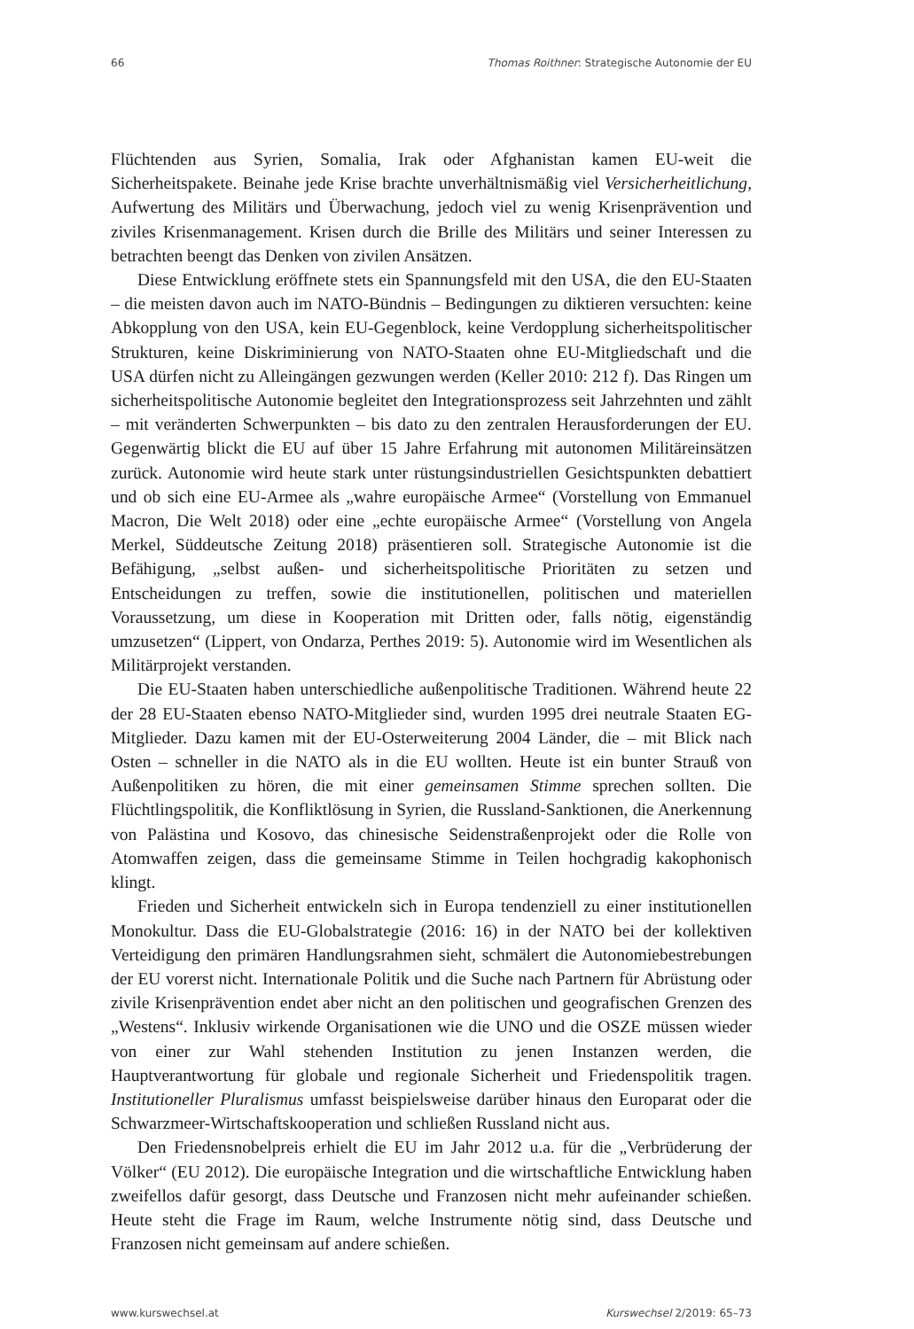66 Thomas Roithner: Strategische Autonomie der EU
Flüchtenden aus Syrien, Somalia, Irak oder Afghanistan kamen EU-weit die Sicherheitspakete. Beinahe jede Krise brachte unverhältnismäßig viel Versicherheitlichung, Aufwertung des Militärs und Überwachung, jedoch viel zu wenig Krisenprävention und ziviles Krisenmanagement. Krisen durch die Brille des Militärs und seiner Interessen zu betrachten beengt das Denken von zivilen Ansätzen.
Diese Entwicklung eröffnete stets ein Spannungsfeld mit den USA, die den EU-Staaten – die meisten davon auch im NATO-Bündnis – Bedingungen zu diktieren versuchten: keine Abkopplung von den USA, kein EU-Gegenblock, keine Verdopplung sicherheitspolitischer Strukturen, keine Diskriminierung von NATO-Staaten ohne EU-Mitgliedschaft und die USA dürfen nicht zu Alleingängen gezwungen werden (Keller 2010: 212 f). Das Ringen um sicherheitspolitische Autonomie begleitet den Integrationsprozess seit Jahrzehnten und zählt – mit veränderten Schwerpunkten – bis dato zu den zentralen Herausforderungen der EU. Gegenwärtig blickt die EU auf über 15 Jahre Erfahrung mit autonomen Militäreinsätzen zurück. Autonomie wird heute stark unter rüstungsindustriellen Gesichtspunkten debattiert und ob sich eine EU-Armee als „wahre europäische Armee“ (Vorstellung von Emmanuel Macron, Die Welt 2018) oder eine „echte europäische Armee“ (Vorstellung von Angela Merkel, Süddeutsche Zeitung 2018) präsentieren soll. Strategische Autonomie ist die Befähigung, „selbst außen- und sicherheitspolitische Prioritäten zu setzen und Entscheidungen zu treffen, sowie die institutionellen, politischen und materiellen Voraussetzung, um diese in Kooperation mit Dritten oder, falls nötig, eigenständig umzusetzen“ (Lippert, von Ondarza, Perthes 2019: 5). Autonomie wird im Wesentlichen als Militärprojekt verstanden.
Die EU-Staaten haben unterschiedliche außenpolitische Traditionen. Während heute 22 der 28 EU-Staaten ebenso NATO-Mitglieder sind, wurden 1995 drei neutrale Staaten EG-Mitglieder. Dazu kamen mit der EU-Osterweiterung 2004 Länder, die – mit Blick nach Osten – schneller in die NATO als in die EU wollten. Heute ist ein bunter Strauß von Außenpolitiken zu hören, die mit einer gemeinsamen Stimme sprechen sollten. Die Flüchtlingspolitik, die Konfliktlösung in Syrien, die Russland-Sanktionen, die Anerkennung von Palästina und Kosovo, das chinesische Seidenstraßenprojekt oder die Rolle von Atomwaffen zeigen, dass die gemeinsame Stimme in Teilen hochgradig kakophonisch klingt.
Frieden und Sicherheit entwickeln sich in Europa tendenziell zu einer institutionellen Monokultur. Dass die EU-Globalstrategie (2016: 16) in der NATO bei der kollektiven Verteidigung den primären Handlungsrahmen sieht, schmälert die Autonomiebestrebungen der EU vorerst nicht. Internationale Politik und die Suche nach Partnern für Abrüstung oder zivile Krisenprävention endet aber nicht an den politischen und geografischen Grenzen des „Westens“. Inklusiv wirkende Organisationen wie die UNO und die OSZE müssen wieder von einer zur Wahl stehenden Institution zu jenen Instanzen werden, die Hauptverantwortung für globale und regionale Sicherheit und Friedenspolitik tragen. Institutioneller Pluralismus umfasst beispielsweise darüber hinaus den Europarat oder die Schwarzmeer-Wirtschaftskooperation und schließen Russland nicht aus.
Den Friedensnobelpreis erhielt die EU im Jahr 2012 u.a. für die „Verbrüderung der Völker“ (EU 2012). Die europäische Integration und die wirtschaftliche Entwicklung haben zweifellos dafür gesorgt, dass Deutsche und Franzosen nicht mehr aufeinander schießen. Heute steht die Frage im Raum, welche Instrumente nötig sind, dass Deutsche und Franzosen nicht gemeinsam auf andere schießen.
www.kurswechsel.at Kurswechsel 2/2019: 65–73